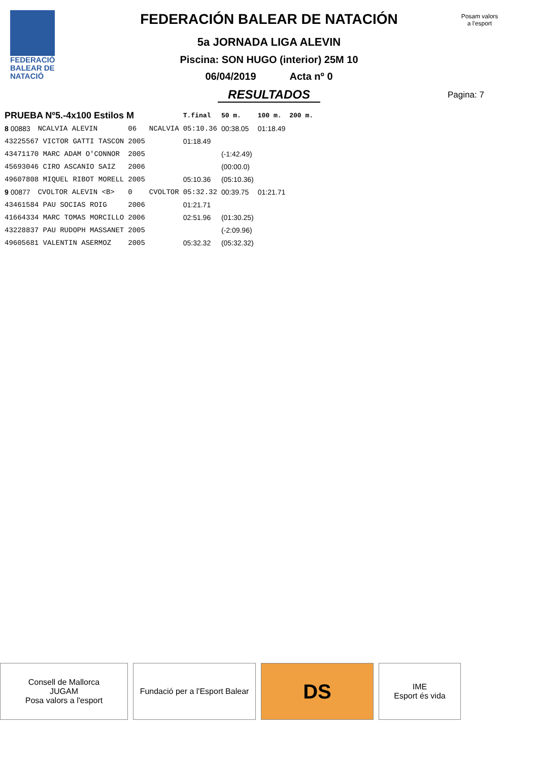FEDERACIÓ
BALEAR DE
NATACIÓ
FEDERACIÓN BALEAR DE NATACIÓN
5a JORNADA LIGA ALEVIN
Piscina: SON HUGO (interior) 25M 10
06/04/2019 Acta nº 0
RESULTADOS
Posam valors
a l'esport
Pagina: 7
| PRUEBA Nº5.-4x100 Estilos M | | | | T.final | 50 m. | 100 m. | 200 m. |
| --- | --- | --- | --- | --- | --- | --- | --- |
| 8 00883 | NCALVIA ALEVIN | 06 | NCALVIA | 05:10.36 | 00:38.05 | 01:18.49 | |
| 43225567 VICTOR GATTI TASCON | | 2005 | | 01:18.49 | | | |
| 43471170 MARC ADAM O'CONNOR | | 2005 | | | (-1:42.49) | | |
| 45693046 CIRO ASCANIO SAIZ | | 2006 | | | (00:00.0) | | |
| 49607808 MIQUEL RIBOT MORELL | | 2005 | | 05:10.36 | (05:10.36) | | |
| 9 00877 | CVOLTOR ALEVIN <B> | 0 | CVOLTOR | 05:32.32 | 00:39.75 | 01:21.71 | |
| 43461584 PAU SOCIAS ROIG | | 2006 | | 01:21.71 | | | |
| 41664334 MARC TOMAS MORCILLO | | 2006 | | 02:51.96 | (01:30.25) | | |
| 43228837 PAU RUDOPH MASSANET | | 2005 | | | (-2:09.96) | | |
| 49605681 VALENTIN ASERMOZ | | 2005 | | 05:32.32 | (05:32.32) | | |
Consell de Mallorca
JUGAM
Posa valors a l'esport
Fundació per a l'Esport Balear
DS
IME
Esport és vida